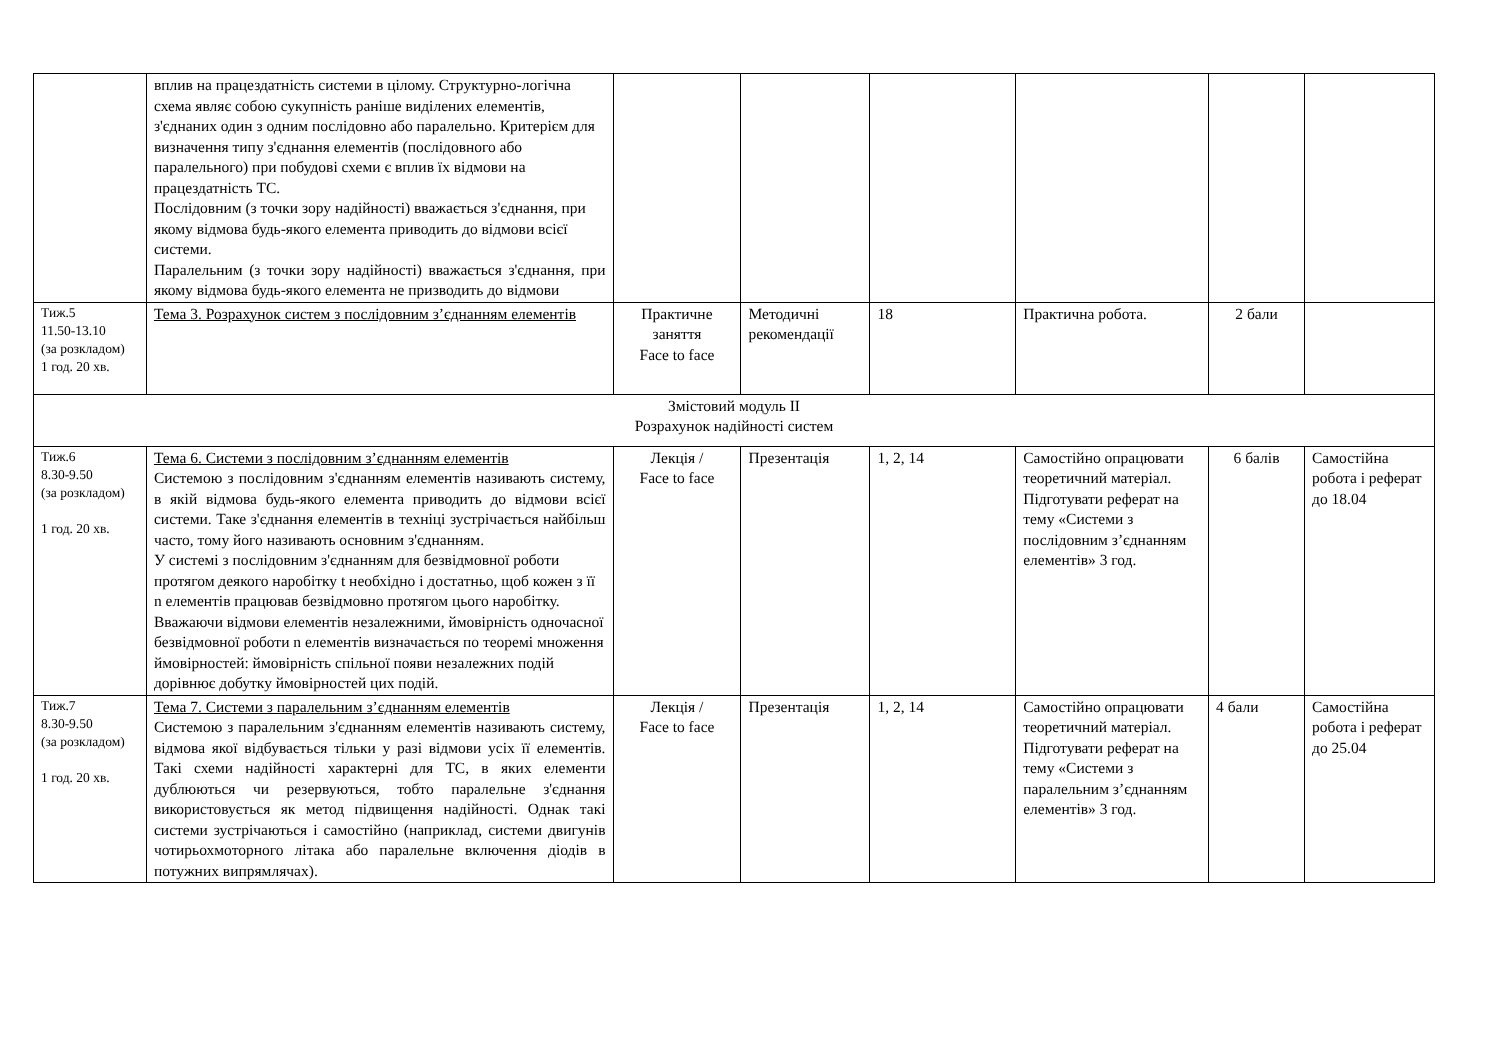| | вплив на працездатність системи в цілому. Структурно-логічна схема являє собою сукупність раніше виділених елементів, з'єднаних один з одним послідовно або паралельно. Критерієм для визначення типу з'єднання елементів (послідовного або паралельного) при побудові схеми є вплив їх відмови на працездатність ТС. Послідовним (з точки зору надійності) вважається з'єднання, при якому відмова будь-якого елемента приводить до відмови всієї системи. Паралельним (з точки зору надійності) вважається з'єднання, при якому відмова будь-якого елемента не призводить до відмови | | | | | | |
| Тиж.5 11.50-13.10 (за розкладом) 1 год. 20 хв. | Тема 3. Розрахунок систем з послідовним з’єднанням елементів | Практичне заняття Face to face | Методичні рекомендації | 18 | Практична робота. | 2 бали | |
| Змістовий модуль II Розрахунок надійності систем | | | | | | | |
| Тиж.6 8.30-9.50 (за розкладом) 1 год. 20 хв. | Тема 6. Системи з послідовним з’єднанням елементів Системою з послідовним з'єднанням елементів називають систему, в якій відмова будь-якого елемента приводить до відмови всієї системи. Таке з'єднання елементів в техніці зустрічається найбільш часто, тому його називають основним з'єднанням. У системі з послідовним з'єднанням для безвідмовної роботи протягом деякого наробітку t необхідно і достатньо, щоб кожен з її n елементів працював безвідмовно протягом цього наробітку. Вважаючи відмови елементів незалежними, ймовірність одночасної безвідмовної роботи n елементів визначається по теоремі множення ймовірностей: ймовірність спільної появи незалежних подій дорівнює добутку ймовірностей цих подій. | Лекція / Face to face | Презентація | 1, 2, 14 | Самостійно опрацювати теоретичний матеріал. Підготувати реферат на тему «Системи з послідовним з’єднанням елементів» 3 год. | 6 балів | Самостійна робота і реферат до 18.04 |
| Тиж.7 8.30-9.50 (за розкладом) 1 год. 20 хв. | Тема 7. Системи з паралельним з’єднанням елементів Системою з паралельним з'єднанням елементів називають систему, відмова якої відбувається тільки у разі відмови усіх її елементів. Такі схеми надійності характерні для ТС, в яких елементи дублюються чи резервуються, тобто паралельне з'єднання використовується як метод підвищення надійності. Однак такі системи зустрічаються і самостійно (наприклад, системи двигунів чотирьохмоторного літака або паралельне включення діодів в потужних випрямлячах). | Лекція / Face to face | Презентація | 1, 2, 14 | Самостійно опрацювати теоретичний матеріал. Підготувати реферат на тему «Системи з паралельним з’єднанням елементів» 3 год. | 4 бали | Самостійна робота і реферат до 25.04 |